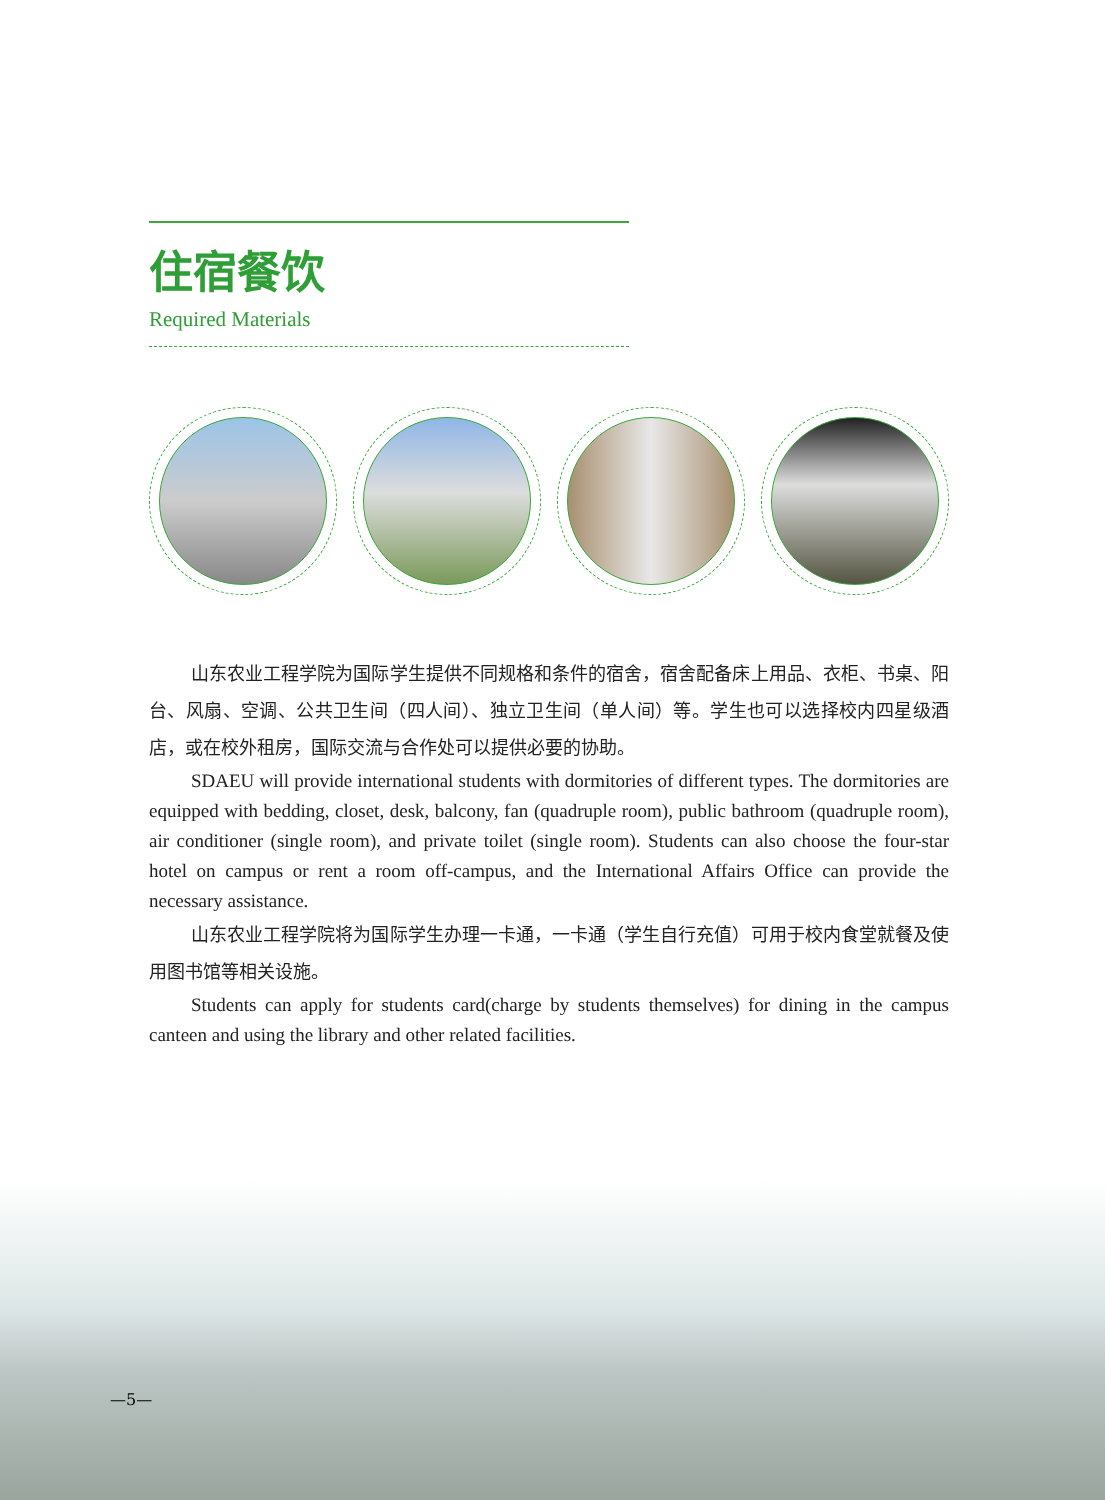住宿餐饮
Required Materials
山东农业工程学院为国际学生提供不同规格和条件的宿舍，宿舍配备床上用品、衣柜、书桌、阳台、风扇、空调、公共卫生间（四人间）、独立卫生间（单人间）等。学生也可以选择校内四星级酒店，或在校外租房，国际交流与合作处可以提供必要的协助。
SDAEU will provide international students with dormitories of different types. The dormitories are equipped with bedding, closet, desk, balcony, fan (quadruple room), public bathroom (quadruple room), air conditioner (single room), and private toilet (single room). Students can also choose the four-star hotel on campus or rent a room off-campus, and the International Affairs Office can provide the necessary assistance.
山东农业工程学院将为国际学生办理一卡通，一卡通（学生自行充值）可用于校内食堂就餐及使用图书馆等相关设施。
Students can apply for students card(charge by students themselves) for dining in the campus canteen and using the library and other related facilities.
—5—